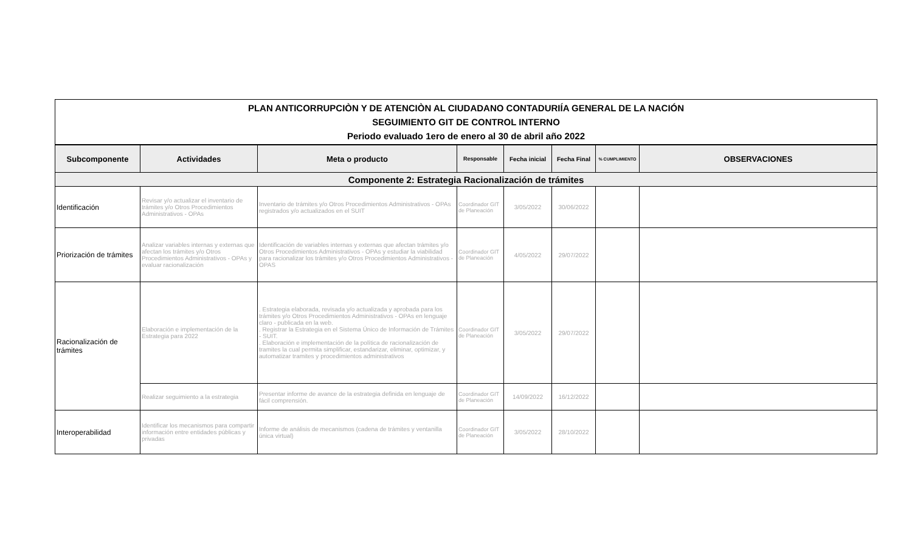| PLAN ANTICORRUPCIÒN Y DE ATENCIÒN AL CIUDADANO CONTADURIÍA GENERAL DE LA NACIÓN SEGUIMIENTO GIT DE CONTROL INTERNO Periodo evaluado 1ero de enero al 30 de abril año 2022 | | | | | | | |
| Subcomponente | Actividades | Meta o producto | Responsable | Fecha inicial | Fecha Final | % CUMPLIMIENTO | OBSERVACIONES |
| Componente 2: Estrategia Racionalización de trámites | | | | | | | |
| Identificación | Revisar y/o actualizar el inventario de trámites y/o Otros Procedimientos Administrativos - OPAs | Inventario de trámites y/o Otros Procedimientos Administrativos - OPAs registrados y/o actualizados en el SUIT | Coordinador GIT de Planeación | 3/05/2022 | 30/06/2022 | | |
| Priorización de trámites | Analizar variables internas y externas que afectan los trámites y/o Otros Procedimientos Administrativos - OPAs y evaluar racionalización | Identificación de variables internas y externas que afectan trámites y/o Otros Procedimientos Administrativos - OPAs y estudiar la viabilidad para racionalizar los trámites y/o Otros Procedimientos Administrativos - OPAS | Coordinador GIT de Planeación | 4/05/2022 | 29/07/2022 | | |
| Racionalización de trámites | Elaboración e implementación de la Estrategia para 2022 | . Estrategia elaborada, revisada y/o actualizada y aprobada para los trámites y/o Otros Procedimientos Administrativos - OPAs en lenguaje claro - publicada en la web. . Registrar la Estrategia en el Sistema Único de Información de Trámites - SUIT. . Elaboración e implementación de la política de racionalización de tramites la cual permita simplificar, estandarizar, eliminar, optimizar, y automatizar tramites y procedimientos administrativos | Coordinador GIT de Planeación | 3/05/2022 | 29/07/2022 | | |
| | Realizar seguimiento a la estrategia | Presentar informe de avance de la estrategia definida en lenguaje de fácil comprensión. | Coordinador GIT de Planeación | 14/09/2022 | 16/12/2022 | | |
| Interoperabilidad | Identificar los mecanismos para compartir información entre entidades públicas y privadas | Informe de análisis de mecanismos (cadena de trámites y ventanilla única virtual) | Coordinador GIT de Planeación | 3/05/2022 | 28/10/2022 | | |